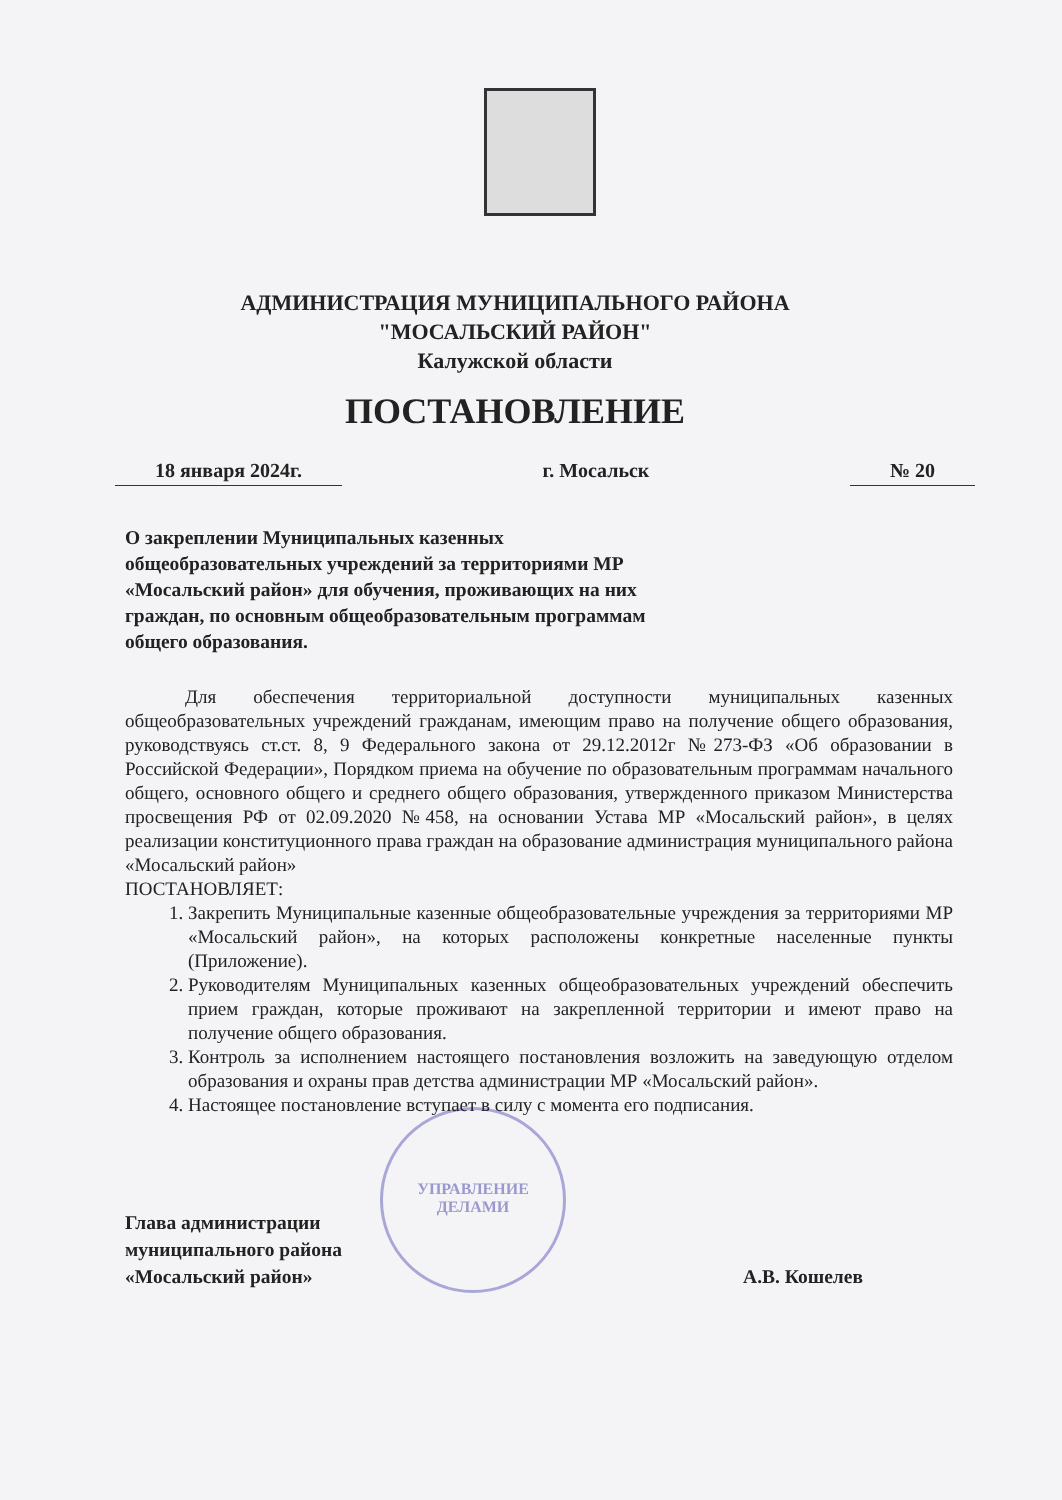АДМИНИСТРАЦИЯ МУНИЦИПАЛЬНОГО РАЙОНА
"МОСАЛЬСКИЙ РАЙОН"
Калужской области
ПОСТАНОВЛЕНИЕ
18 января 2024г. г. Мосальск № 20
УПРАВЛЕНИЕ
ДЕЛАМИ
О закреплении Муниципальных казенных общеобразовательных учреждений за территориями МР «Мосальский район» для обучения, проживающих на них граждан, по основным общеобразовательным программам общего образования.
Для обеспечения территориальной доступности муниципальных казенных общеобразовательных учреждений гражданам, имеющим право на получение общего образования, руководствуясь ст.ст. 8, 9 Федерального закона от 29.12.2012г №273-ФЗ «Об образовании в Российской Федерации», Порядком приема на обучение по образовательным программам начального общего, основного общего и среднего общего образования, утвержденного приказом Министерства просвещения РФ от 02.09.2020 №458, на основании Устава МР «Мосальский район», в целях реализации конституционного права граждан на образование администрация муниципального района «Мосальский район»
ПОСТАНОВЛЯЕТ:
1. Закрепить Муниципальные казенные общеобразовательные учреждения за территориями МР «Мосальский район», на которых расположены конкретные населенные пункты (Приложение).
2. Руководителям Муниципальных казенных общеобразовательных учреждений обеспечить прием граждан, которые проживают на закрепленной территории и имеют право на получение общего образования.
3. Контроль за исполнением настоящего постановления возложить на заведующую отделом образования и охраны прав детства администрации МР «Мосальский район».
4. Настоящее постановление вступает в силу с момента его подписания.
Глава администрации
муниципального района
«Мосальский район»
А.В. Кошелев